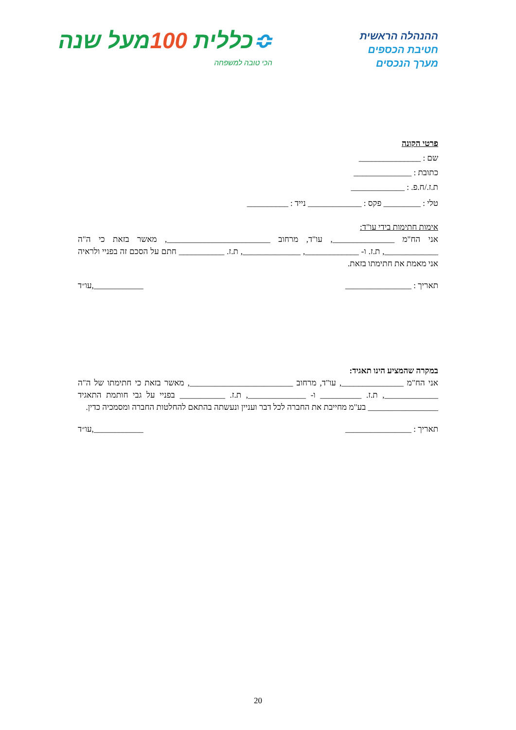ההנהלה הראשית
חטיבת הכספים
מערך הנכסים
≎כללית 100מעל שנה
הכי טובה למשפחה
פרטי הקונה
שם : _______________
כתובת : ______________
ת.ז./ח.פ. : _____________
טלי : _________ פקס : _____________ נייד : __________
אימות חתימות בידי עו"ד:
אני הח"מ _______________, עו"ד, מרחוב _________________________, מאשר בזאת כי ה"ה _____________, ת.ז. ו- _____________, ______________, ת.ז. ___________ חתם על הסכם זה בפניי ולראיה אני מאמת את חתימתו בזאת.
תאריך : ________________ ____________,עו״ד
במקרה שהמציע הינו תאגיד:
אני הח"מ _______________, עו"ד, מרחוב _________________________, מאשר בזאת כי חתימתו של ה"ה _____________, ת.ז. __________ ו- ______________, ת.ז. ___________ בפניי על גבי חותמת התאגיד _________________ בע"מ מחייבת את החברה לכל דבר ועניין ונעשתה בהתאם להחלטות החברה ומסמכיה כדין.
תאריך : ________________ ____________,עו״ד
20